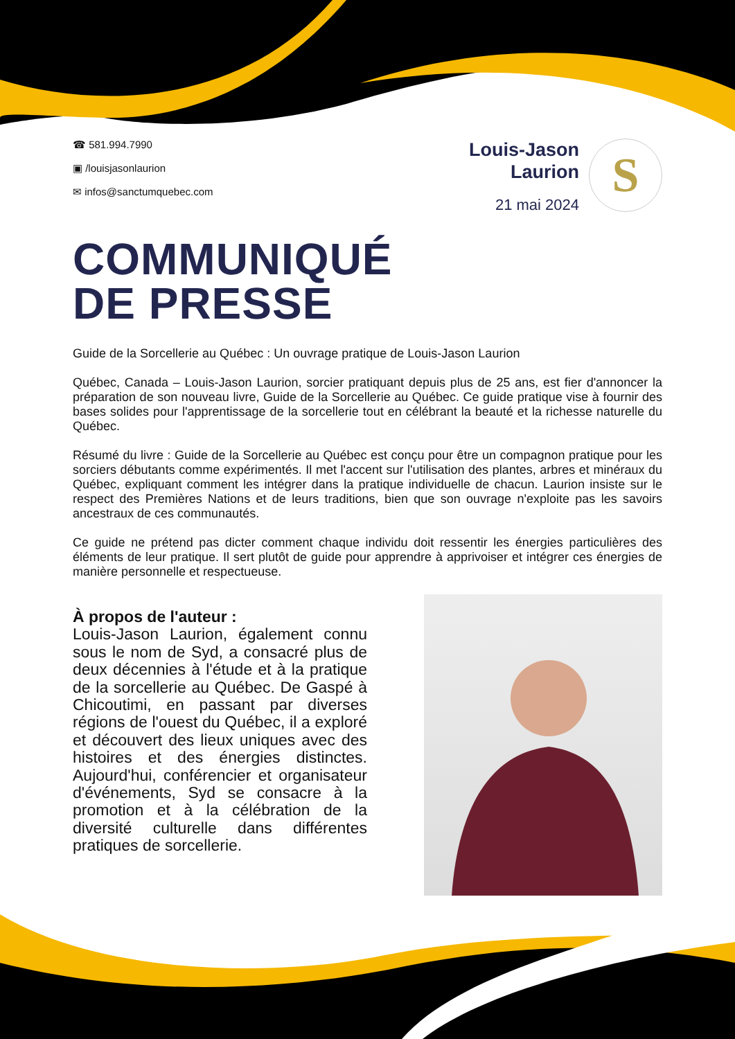☎ 581.994.7990
▣ /louisjasonlaurion
✉ infos@sanctumquebec.com
Louis-Jason
Laurion
21 mai 2024
S
COMMUNIQUÉ
DE PRESSE
Guide de la Sorcellerie au Québec : Un ouvrage pratique de Louis-Jason Laurion
Québec, Canada – Louis-Jason Laurion, sorcier pratiquant depuis plus de 25 ans, est fier d'annoncer la préparation de son nouveau livre, Guide de la Sorcellerie au Québec. Ce guide pratique vise à fournir des bases solides pour l'apprentissage de la sorcellerie tout en célébrant la beauté et la richesse naturelle du Québec.
Résumé du livre : Guide de la Sorcellerie au Québec est conçu pour être un compagnon pratique pour les sorciers débutants comme expérimentés. Il met l'accent sur l'utilisation des plantes, arbres et minéraux du Québec, expliquant comment les intégrer dans la pratique individuelle de chacun. Laurion insiste sur le respect des Premières Nations et de leurs traditions, bien que son ouvrage n'exploite pas les savoirs ancestraux de ces communautés.
Ce guide ne prétend pas dicter comment chaque individu doit ressentir les énergies particulières des éléments de leur pratique. Il sert plutôt de guide pour apprendre à apprivoiser et intégrer ces énergies de manière personnelle et respectueuse.
À propos de l'auteur :
Louis-Jason Laurion, également connu sous le nom de Syd, a consacré plus de deux décennies à l'étude et à la pratique de la sorcellerie au Québec. De Gaspé à Chicoutimi, en passant par diverses régions de l'ouest du Québec, il a exploré et découvert des lieux uniques avec des histoires et des énergies distinctes. Aujourd'hui, conférencier et organisateur d'événements, Syd se consacre à la promotion et à la célébration de la diversité culturelle dans différentes pratiques de sorcellerie.